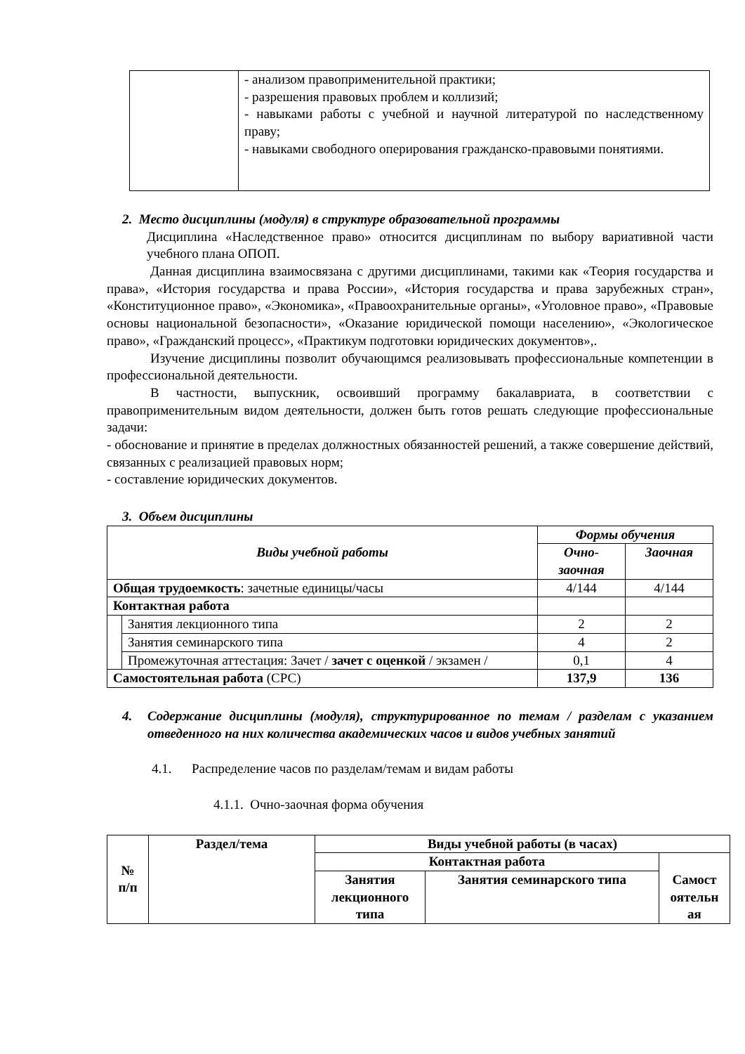| | - анализом правоприменительной практики; - разрешения правовых проблем и коллизий; - навыками работы с учебной и научной литературой по наследственному праву; - навыками свободного оперирования гражданско-правовыми понятиями. |
2. Место дисциплины (модуля) в структуре образовательной программы
Дисциплина «Наследственное право» относится дисциплинам по выбору вариативной части учебного плана ОПОП.
Данная дисциплина взаимосвязана с другими дисциплинами, такими как «Теория государства и права», «История государства и права России», «История государства и права зарубежных стран», «Конституционное право», «Экономика», «Правоохранительные органы», «Уголовное право», «Правовые основы национальной безопасности», «Оказание юридической помощи населению», «Экологическое право», «Гражданский процесс», «Практикум подготовки юридических документов»,.
Изучение дисциплины позволит обучающимся реализовывать профессиональные компетенции в профессиональной деятельности.
В частности, выпускник, освоивший программу бакалавриата, в соответствии с правоприменительным видом деятельности, должен быть готов решать следующие профессиональные задачи:
- обоснование и принятие в пределах должностных обязанностей решений, а также совершение действий, связанных с реализацией правовых норм;
- составление юридических документов.
3. Объем дисциплины
| Виды учебной работы | | Формы обучения | |
| --- | --- | --- | --- |
| | | Очно-заочная | Заочная |
| Общая трудоемкость : зачетные единицы/часы | | 4/144 | 4/144 |
| Контактная работа | | | |
| | Занятия лекционного типа | 2 | 2 |
| | Занятия семинарского типа | 4 | 2 |
| | Промежуточная аттестация: Зачет / зачет с оценкой / экзамен / | 0,1 | 4 |
| Самостоятельная работа (СРС) | | 137,9 | 136 |
4. Содержание дисциплины (модуля), структурированное по темам / разделам с указанием отведенного на них количества академических часов и видов учебных занятий
4.1. Распределение часов по разделам/темам и видам работы
4.1.1. Очно-заочная форма обучения
| № п/п | Раздел/тема | Виды учебной работы (в часах) | | |
| --- | --- | --- | --- | --- |
| | | Контактная работа | | Самост оятельн ая |
| | | Занятия лекционного типа | Занятия семинарского типа | |